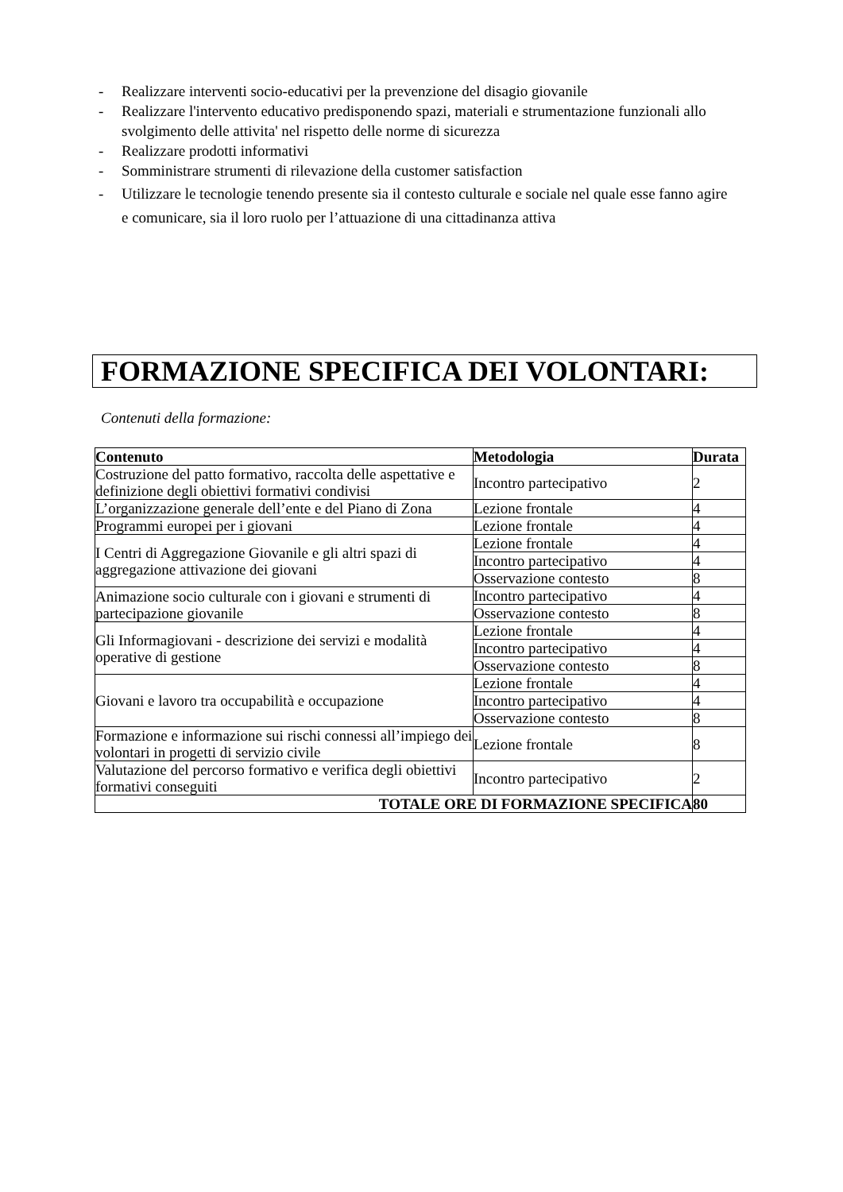- Realizzare interventi socio-educativi per la prevenzione del disagio giovanile
- Realizzare l'intervento educativo predisponendo spazi, materiali e strumentazione funzionali allo svolgimento delle attivita' nel rispetto delle norme di sicurezza
- Realizzare prodotti informativi
- Somministrare strumenti di rilevazione della customer satisfaction
- Utilizzare le tecnologie tenendo presente sia il contesto culturale e sociale nel quale esse fanno agire e comunicare, sia il loro ruolo per l’attuazione di una cittadinanza attiva
FORMAZIONE SPECIFICA DEI VOLONTARI:
Contenuti della formazione:
| Contenuto | Metodologia | Durata |
| --- | --- | --- |
| Costruzione del patto formativo, raccolta delle aspettative e definizione degli obiettivi formativi condivisi | Incontro partecipativo | 2 |
| L’organizzazione generale dell’ente e del Piano di Zona | Lezione frontale | 4 |
| Programmi europei per i giovani | Lezione frontale | 4 |
| I Centri di Aggregazione Giovanile e gli altri spazi di aggregazione attivazione dei giovani | Lezione frontale | 4 |
| | Incontro partecipativo | 4 |
| | Osservazione contesto | 8 |
| Animazione socio culturale con i giovani e strumenti di partecipazione giovanile | Incontro partecipativo | 4 |
| | Osservazione contesto | 8 |
| Gli Informagiovani - descrizione dei servizi e modalità operative di gestione | Lezione frontale | 4 |
| | Incontro partecipativo | 4 |
| | Osservazione contesto | 8 |
| Giovani e lavoro tra occupabilità e occupazione | Lezione frontale | 4 |
| | Incontro partecipativo | 4 |
| | Osservazione contesto | 8 |
| Formazione e informazione sui rischi connessi all’impiego dei volontari in progetti di servizio civile | Lezione frontale | 8 |
| Valutazione del percorso formativo e verifica degli obiettivi formativi conseguiti | Incontro partecipativo | 2 |
| TOTALE ORE DI FORMAZIONE SPECIFICA | | 80 |